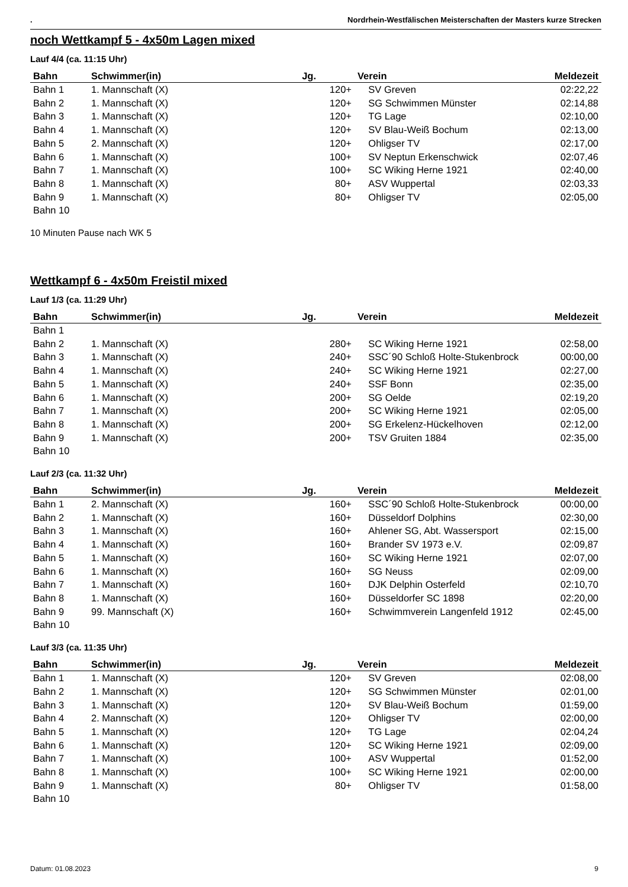. Nordrhein-Westfälischen Meisterschaften der Masters kurze Strecken
noch Wettkampf 5 - 4x50m Lagen mixed
Lauf 4/4 (ca. 11:15 Uhr)
| Bahn | Schwimmer(in) | Jg. | | Verein | Meldezeit |
| --- | --- | --- | --- | --- | --- |
| Bahn 1 | 1. Mannschaft (X) | | 120+ | SV Greven | 02:22,22 |
| Bahn 2 | 1. Mannschaft (X) | | 120+ | SG Schwimmen Münster | 02:14,88 |
| Bahn 3 | 1. Mannschaft (X) | | 120+ | TG Lage | 02:10,00 |
| Bahn 4 | 1. Mannschaft (X) | | 120+ | SV Blau-Weiß Bochum | 02:13,00 |
| Bahn 5 | 2. Mannschaft (X) | | 120+ | Ohligser TV | 02:17,00 |
| Bahn 6 | 1. Mannschaft (X) | | 100+ | SV Neptun Erkenschwick | 02:07,46 |
| Bahn 7 | 1. Mannschaft (X) | | 100+ | SC Wiking Herne 1921 | 02:40,00 |
| Bahn 8 | 1. Mannschaft (X) | | 80+ | ASV Wuppertal | 02:03,33 |
| Bahn 9 | 1. Mannschaft (X) | | 80+ | Ohligser TV | 02:05,00 |
| Bahn 10 | | | | | |
10 Minuten Pause nach WK 5
Wettkampf 6 - 4x50m Freistil mixed
Lauf 1/3 (ca. 11:29 Uhr)
| Bahn | Schwimmer(in) | Jg. | | Verein | Meldezeit |
| --- | --- | --- | --- | --- | --- |
| Bahn 1 | | | | | |
| Bahn 2 | 1. Mannschaft (X) | | 280+ | SC Wiking Herne 1921 | 02:58,00 |
| Bahn 3 | 1. Mannschaft (X) | | 240+ | SSC´90 Schloß Holte-Stukenbrock | 00:00,00 |
| Bahn 4 | 1. Mannschaft (X) | | 240+ | SC Wiking Herne 1921 | 02:27,00 |
| Bahn 5 | 1. Mannschaft (X) | | 240+ | SSF Bonn | 02:35,00 |
| Bahn 6 | 1. Mannschaft (X) | | 200+ | SG Oelde | 02:19,20 |
| Bahn 7 | 1. Mannschaft (X) | | 200+ | SC Wiking Herne 1921 | 02:05,00 |
| Bahn 8 | 1. Mannschaft (X) | | 200+ | SG Erkelenz-Hückelhoven | 02:12,00 |
| Bahn 9 | 1. Mannschaft (X) | | 200+ | TSV Gruiten 1884 | 02:35,00 |
| Bahn 10 | | | | | |
Lauf 2/3 (ca. 11:32 Uhr)
| Bahn | Schwimmer(in) | Jg. | | Verein | Meldezeit |
| --- | --- | --- | --- | --- | --- |
| Bahn 1 | 2. Mannschaft (X) | | 160+ | SSC´90 Schloß Holte-Stukenbrock | 00:00,00 |
| Bahn 2 | 1. Mannschaft (X) | | 160+ | Düsseldorf Dolphins | 02:30,00 |
| Bahn 3 | 1. Mannschaft (X) | | 160+ | Ahlener SG, Abt. Wassersport | 02:15,00 |
| Bahn 4 | 1. Mannschaft (X) | | 160+ | Brander SV 1973 e.V. | 02:09,87 |
| Bahn 5 | 1. Mannschaft (X) | | 160+ | SC Wiking Herne 1921 | 02:07,00 |
| Bahn 6 | 1. Mannschaft (X) | | 160+ | SG Neuss | 02:09,00 |
| Bahn 7 | 1. Mannschaft (X) | | 160+ | DJK Delphin Osterfeld | 02:10,70 |
| Bahn 8 | 1. Mannschaft (X) | | 160+ | Düsseldorfer SC 1898 | 02:20,00 |
| Bahn 9 | 99. Mannschaft (X) | | 160+ | Schwimmverein Langenfeld 1912 | 02:45,00 |
| Bahn 10 | | | | | |
Lauf 3/3 (ca. 11:35 Uhr)
| Bahn | Schwimmer(in) | Jg. | | Verein | Meldezeit |
| --- | --- | --- | --- | --- | --- |
| Bahn 1 | 1. Mannschaft (X) | | 120+ | SV Greven | 02:08,00 |
| Bahn 2 | 1. Mannschaft (X) | | 120+ | SG Schwimmen Münster | 02:01,00 |
| Bahn 3 | 1. Mannschaft (X) | | 120+ | SV Blau-Weiß Bochum | 01:59,00 |
| Bahn 4 | 2. Mannschaft (X) | | 120+ | Ohligser TV | 02:00,00 |
| Bahn 5 | 1. Mannschaft (X) | | 120+ | TG Lage | 02:04,24 |
| Bahn 6 | 1. Mannschaft (X) | | 120+ | SC Wiking Herne 1921 | 02:09,00 |
| Bahn 7 | 1. Mannschaft (X) | | 100+ | ASV Wuppertal | 01:52,00 |
| Bahn 8 | 1. Mannschaft (X) | | 100+ | SC Wiking Herne 1921 | 02:00,00 |
| Bahn 9 | 1. Mannschaft (X) | | 80+ | Ohligser TV | 01:58,00 |
| Bahn 10 | | | | | |
Datum: 01.08.2023 9